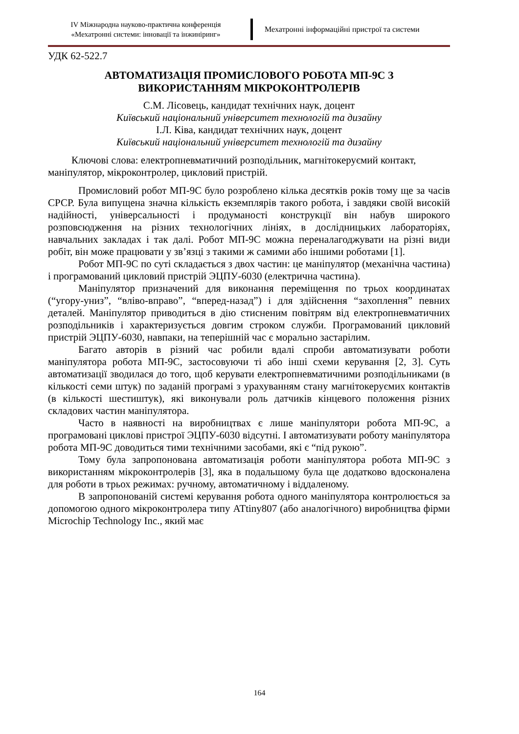IV Міжнародна науково-практична конференція
«Мехатронні системи: інновації та інжиніринг»
Мехатронні інформаційні пристрої та системи
УДК 62-522.7
АВТОМАТИЗАЦІЯ ПРОМИСЛОВОГО РОБОТА МП-9С З
ВИКОРИСТАННЯМ МІКРОКОНТРОЛЕРІВ
С.М. Лісовець, кандидат технічних наук, доцент
Київський національний університет технологій та дизайну
І.Л. Ківа, кандидат технічних наук, доцент
Київський національний університет технологій та дизайну
Ключові слова: електропневматичний розподільник, магнітокеруємий контакт, маніпулятор, мікроконтролер, цикловий пристрій.
Промисловий робот МП-9С було розроблено кілька десятків років тому ще за часів СРСР. Була випущена значна кількість екземплярів такого робота, і завдяки своїй високій надійності, універсальності і продуманості конструкції він набув широкого розповсюдження на різних технологічних лініях, в дослідницьких лабораторіях, навчальних закладах і так далі. Робот МП-9С можна переналагоджувати на різні види робіт, він може працювати у зв’язці з такими ж самими або іншими роботами [1].
Робот МП-9С по суті складається з двох частин: це маніпулятор (механічна частина) і програмований цикловий пристрій ЭЦПУ-6030 (електрична частина).
Маніпулятор призначений для виконання переміщення по трьох координатах (“угору-униз”, “вліво-вправо”, “вперед-назад”) і для здійснення “захоплення” певних деталей. Маніпулятор приводиться в дію стисненим повітрям від електропневматичних розподільників і характеризується довгим строком служби. Програмований цикловий пристрій ЭЦПУ-6030, навпаки, на теперішній час є морально застарілим.
Багато авторів в різний час робили вдалі спроби автоматизувати роботи маніпулятора робота МП-9С, застосовуючи ті або інші схеми керування [2, 3]. Суть автоматизації зводилася до того, щоб керувати електропневматичними розподільниками (в кількості семи штук) по заданій програмі з урахуванням стану магнітокеруємих контактів (в кількості шестиштук), які виконували роль датчиків кінцевого положення різних складових частин маніпулятора.
Часто в наявності на виробництвах є лише маніпулятори робота МП-9С, а програмовані циклові пристрої ЭЦПУ-6030 відсутні. І автоматизувати роботу маніпулятора робота МП-9С доводиться тими технічними засобами, які є “під рукою”.
Тому була запропонована автоматизація роботи маніпулятора робота МП-9С з використанням мікроконтролерів [3], яка в подальшому була ще додатково вдосконалена для роботи в трьох режимах: ручному, автоматичному і віддаленому.
В запропонованій системі керування робота одного маніпулятора контролюється за допомогою одного мікроконтролера типу ATtiny807 (або аналогічного) виробництва фірми Microchip Technology Inc., який має
164